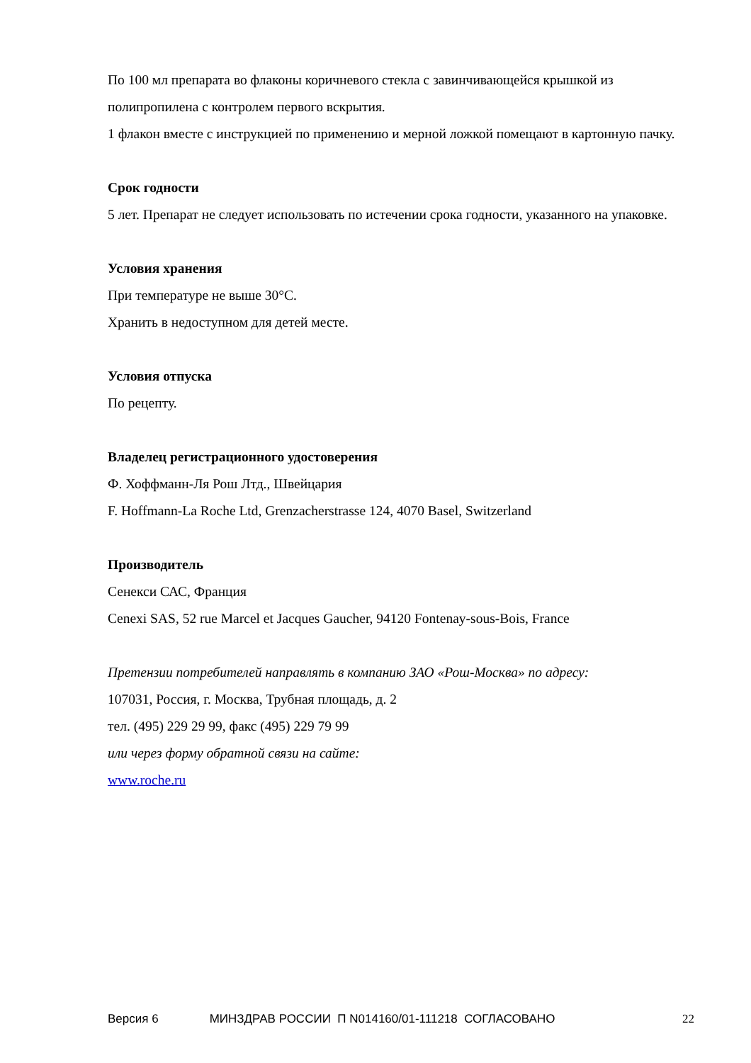По 100 мл препарата во флаконы коричневого стекла с завинчивающейся крышкой из полипропилена с контролем первого вскрытия.
1 флакон вместе с инструкцией по применению и мерной ложкой помещают в картонную пачку.
Срок годности
5 лет. Препарат не следует использовать по истечении срока годности, указанного на упаковке.
Условия хранения
При температуре не выше 30°C.
Хранить в недоступном для детей месте.
Условия отпуска
По рецепту.
Владелец регистрационного удостоверения
Ф. Хоффманн-Ля Рош Лтд., Швейцария
F. Hoffmann-La Roche Ltd, Grenzacherstrasse 124, 4070 Basel, Switzerland
Производитель
Сенекси САС, Франция
Cenexi SAS, 52 rue Marcel et Jacques Gaucher, 94120 Fontenay-sous-Bois, France
Претензии потребителей направлять в компанию ЗАО «Рош-Москва» по адресу:
107031, Россия, г. Москва, Трубная площадь, д. 2
тел. (495) 229 29 99, факс (495) 229 79 99
или через форму обратной связи на сайте:
www.roche.ru
Версия 6 МИНЗДРАВ РОССИИ П N014160/01-111218 СОГЛАСОВАНО 22